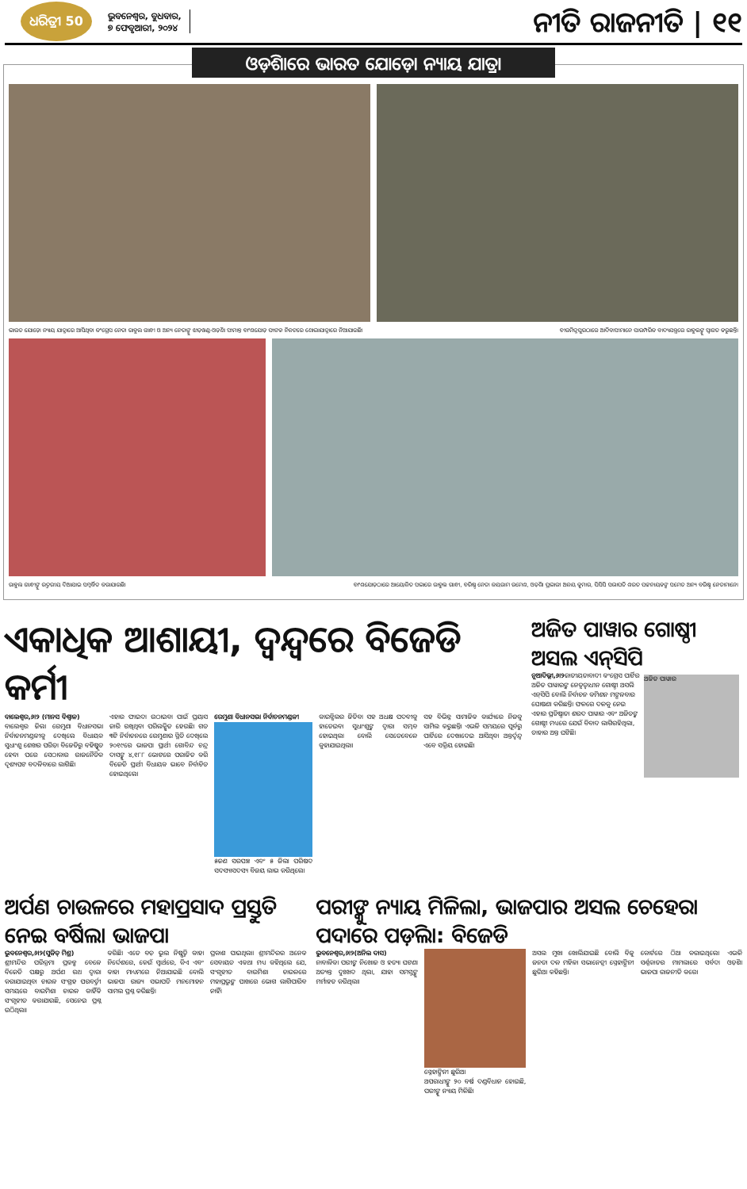ଧରିତ୍ରୀ 50
ଭୁବନେଶ୍ୱର, ବୁଧବାର,
୭ ଫେବୃଆରୀ, ୨୦୨୪
ନୀତି ରାଜନୀତି | ୧୧
ଓଡ଼ିଶାରେ ଭାରତ ଯୋଡ଼ୋ ନ୍ୟାୟ ଯାତ୍ରା
ଭାରତ ଯୋଡ଼ୋ ନ୍ୟାୟ ଯାତ୍ରାରେ ଆସିଥିବା କଂଗ୍ରେସ ନେତା ରାହୁଲ ଗାନ୍ଧୀ ଓ ଅନ୍ୟ ନେତାଙ୍କୁ ଝାଡ଼ଖଣ୍ଡ-ଓଡ଼ିଶା ସୀମାନ୍ତ ବାଂଶଯୋଡ଼ ଫାଟକ ନିକଟରେ ଶୋଭାଯାତ୍ରାରେ ନିଆଯାଉଛି। ବୀରମିତ୍ରପୁରଠାରେ ଆଦିବାସୀମାନେ ପାରମ୍ପରିକ ବାଦ୍ୟଯନ୍ତ୍ରରେ ରାହୁଲଙ୍କୁ ସ୍ୱାଗତ କରୁଛନ୍ତି।
ରାହୁଲ ଗାନ୍ଧୀଙ୍କୁ ଉତ୍ତରୀୟ ଦିଆଯାଇ ସମ୍ବର୍ଦ୍ଧିତ କରାଯାଉଛି। ବାଂଶଯୋଡ଼ଠାରେ ଆୟୋଜିତ ସଭାରେ ରାହୁଲ ଗାନ୍ଧୀ, ବରିଷ୍ଠ ନେତା ଜୟରାମ ରମେଶ, ଓଡ଼ିଶା ପ୍ରଭାରୀ ଅଜୟ କୁମାର, ପିସିସି ସଭାପତି ଶରତ ପଟ୍ଟନାୟକଙ୍କ ସମେତ ଅନ୍ୟ ବରିଷ୍ଠ ନେତାମାନେ।
ଏକାଧିକ ଆଶାୟୀ, ଦ୍ୱନ୍ଦ୍ୱରେ ବିଜେଡି କର୍ମୀ
ବାଲେଶ୍ୱର,୬।୨ (ମାନସ ବିଶ୍ୱାଳ)
ବାଲେଶ୍ୱର ଜିଲା ରେମୁଣା ବିଧାନସଭା ନିର୍ବାଚନମଣ୍ଡଳୀକୁ ଦେଖିଲେ ବିଧାୟକ ସୁଧାଂଶୁ ଶେଖର ପରିଡ଼ା ବିଜେଡିରୁ ବହିଷ୍କୃତ ହେବା ପରେ ସେଠାକାର ରାଜନୈତିକ ଦୃଶ୍ୟପଟ ବଦଳିବାରେ ଲାଗିଛି।
ଏହାର ଫାଇଦା ଉଠାଇବା ପାଇଁ ପ୍ରୟାସ ଜାରି ରଖିଥିବା ପରିଲକ୍ଷିତ ହେଉଛି। ଗତ ୩ଟି ନିର୍ବାଚନରେ ରେମୁଣାର ସ୍ଥିତି ଦେଖିଲେ ୨୦୧୯ରେ ଭାଜପା ପ୍ରାର୍ଥୀ ଗୋବିନ୍ଦ ଚନ୍ଦ୍ର ଦାସଙ୍କୁ ୪,୧୮୮ ଭୋଟରେ ପରାଜିତ କରି ବିଜେଡି ପ୍ରାର୍ଥୀ ବିଧାୟକ ଭାବେ ନିର୍ବାଚିତ ହୋଇଥିଲେ।
ରେମୁଣା ବିଧାନସଭା ନିର୍ବାଚନମଣ୍ଡଳୀ
୫ଜଣ ସରପଞ୍ଚ ଏବଂ ୫ ଜିଲା ପରିଷଦ ସଦସ୍ୟାସଦସ୍ୟ ବିଜୟ ଲାଭ କରିଥିଲେ।
କାଉନ୍ସିଲର ଜିତିବା ସହ ଅଧକ୍ଷ ପଦବୀକୁ ହାତେଇବା ସୁଧାଂଶୁଙ୍କ ଦ୍ୱାରା ସମ୍ଭବ ହୋଇଥିଲା ବୋଲି ସେତେବେଳେ କୁହାଯାଇଥିଲା।
ସହ ବିଭିନ୍ନ ସାମାଜିକ କାର୍ଯ୍ୟରେ ନିଜକୁ ସାମିଲ କରୁଛନ୍ତି। ଏଭଳି ସମୟରେ ପୂର୍ବରୁ ପାର୍ଟିରେ ଦେଖାଦେଇ ଆସିଥିବା ଅନ୍ତର୍ଦ୍ୱନ୍ଦ୍ୱ ଏବେ ସକ୍ରିୟ ହୋଇଛି।
ଅଜିତ ପାୱାର ଗୋଷ୍ଠୀ ଅସଲ ଏନ୍‌ସିପି
ନୂଆଦିଲ୍ଲୀ,୬।୨
ଅଜିତ ପାୱାର
ଜାତୀୟତାବାଦୀ କଂଗ୍ରେସ ପାର୍ଟିର ଅଜିତ ପାୱାରଙ୍କ ନେତୃତ୍ୱାଧୀନ ଗୋଷ୍ଠୀ ଅସଲି ଏନ୍‌ସିପି ବୋଲି ନିର୍ବାଚନ କମିଶନ ମଙ୍ଗଳବାର ଘୋଷଣା କରିଛନ୍ତି। ଫଳରେ ଦଳକୁ ନେଇ ଏହାର ପ୍ରତିଷ୍ଠାତା ଶରଦ ପାୱାର ଏବଂ ଅଜିତଙ୍କ ଗୋଷ୍ଠୀ ମଧ୍ୟରେ ଯେଉଁ ବିବାଦ ଲାଗିରହିଥିଲା, ତାହାର ଅନ୍ତ ଘଟିଛି।
ଅର୍ପଣ ଚାଉଳରେ ମହାପ୍ରସାଦ ପ୍ରସ୍ତୁତି ନେଇ ବର୍ଷିଲା ଭାଜପା
ଭୁବନେଶ୍ୱର,୬।୨(ସୁଜିତ୍ ମିଶ୍ର)
ଶ୍ରୀମନ୍ଦିର ପରିକ୍ରମା ପ୍ରକଳ୍ପ ବେଳେ ବିଜେଡି ପକ୍ଷରୁ ଅର୍ପଣ ରଥ ଦ୍ୱାରା କରାଯାଇଥିବା ଚାଉଳ ସଂଗ୍ରହ ପରବର୍ତ୍ତୀ ସମୟରେ ବାଉମିଶା ଚାଉଳ କାହିଁକି ସଂଗୃହୀତ କରାଯାଉଛି, ସେନେଇ ପ୍ରଶ୍ନ ଉଠିଥିଲା।
କରିଛି। ଏତେ ବଡ଼ ଭୁଲ ନିଷ୍ପତ୍ତି କାହା ନିର୍ଦ୍ଦେଶରେ, କେଉଁ ସ୍ୱାର୍ଥରେ, କିଏ ଏବଂ କାହା ମାଧ୍ୟମରେ ନିଆଯାଇଛି ବୋଲି ଭାଜପା ରାଜ୍ୟ ସଭାପତି ମନମୋହନ ସାମଲ ପ୍ରଶ୍ନ କରିଛନ୍ତି।
ପ୍ରକାଶ ପାଇଥିଲା। ଶ୍ରୀମନ୍ଦିରର ଅନେକ ସେବାୟତ ଏକଥା ମଧ୍ୟ କହିଥିଲେ ଯେ, ସଂଗୃହୀତ ବାଉମିଶା ଚାଉଳରେ ମହାପ୍ରଭୁଙ୍କ ପାଖରେ ଭୋଗ ଲାଗିପାରିବ ନାହିଁ।
ପରୀଙ୍କୁ ନ୍ୟାୟ ମିଳିଲା, ଭାଜପାର ଅସଲ ଚେହେରା ପଦାରେ ପଡ଼ିଲା: ବିଜେଡି
ଭୁବନେଶ୍ୱର,୬।୨(ଅନିଲ ଦାସ)
ନାବାଳିକା ପରୀଙ୍କ ନିଖୋଜ ଓ ହତ୍ୟା ଘଟଣା ଅତ୍ୟନ୍ତ ଦୁଃଖଦ ଥିଲା, ଯାହା ସମସ୍ତଙ୍କୁ ମର୍ମାହତ କରିଥିଲା।
ସ୍ନେହାଙ୍ଗିନୀ ଛୁରିଆ
ଅପରାଧୀଙ୍କୁ ୨୦ ବର୍ଷ ଦଣ୍ଡବିଧାନ ହୋଇଛି, ପରୀଙ୍କୁ ନ୍ୟାୟ ମିଳିଛି।
ଅସଲ ମୁଖା ଖୋଲିଯାଇଛି ବୋଲି ବିଜୁ ଜନତା ଦଳ ମହିଳା ସଭାନେତ୍ରୀ ସ୍ନେହାଙ୍ଗିନୀ ଛୁରିଆ କହିଛନ୍ତି।
କୋର୍ଟରେ ଠିଆ କରାଇଥିଲେ। ଏଭଳି ସର୍ଣ୍ଣକାତର ମାମଲାରେ ସର୍ବଦା ଓଡ଼ିଶା ଭାଜପା ରାଜନୀତି କରେ।